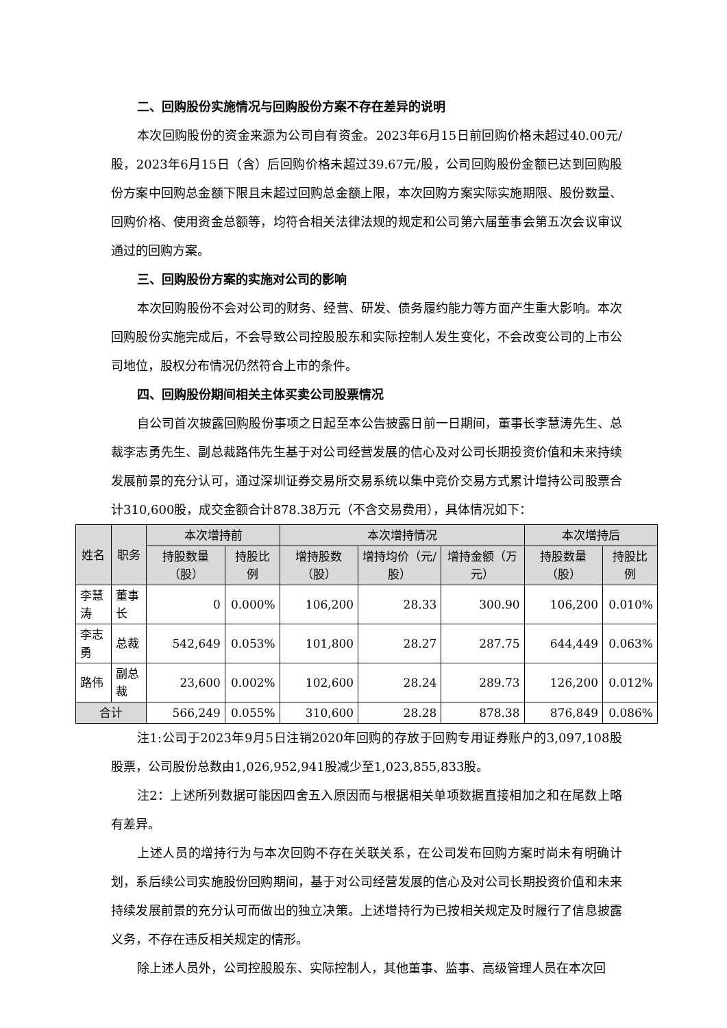二、回购股份实施情况与回购股份方案不存在差异的说明
本次回购股份的资金来源为公司自有资金。2023年6月15日前回购价格未超过40.00元/股，2023年6月15日（含）后回购价格未超过39.67元/股，公司回购股份金额已达到回购股份方案中回购总金额下限且未超过回购总金额上限，本次回购方案实际实施期限、股份数量、回购价格、使用资金总额等，均符合相关法律法规的规定和公司第六届董事会第五次会议审议通过的回购方案。
三、回购股份方案的实施对公司的影响
本次回购股份不会对公司的财务、经营、研发、债务履约能力等方面产生重大影响。本次回购股份实施完成后，不会导致公司控股股东和实际控制人发生变化，不会改变公司的上市公司地位，股权分布情况仍然符合上市的条件。
四、回购股份期间相关主体买卖公司股票情况
自公司首次披露回购股份事项之日起至本公告披露日前一日期间，董事长李慧涛先生、总裁李志勇先生、副总裁路伟先生基于对公司经营发展的信心及对公司长期投资价值和未来持续发展前景的充分认可，通过深圳证券交易所交易系统以集中竞价交易方式累计增持公司股票合计310,600股，成交金额合计878.38万元（不含交易费用），具体情况如下：
| 姓名 | 职务 | 本次增持前 | | 本次增持情况 | | | 本次增持后 | |
| --- | --- | --- | --- | --- | --- | --- | --- | --- |
| | | 持股数量（股） | 持股比例 | 增持股数（股） | 增持均价（元/股） | 增持金额（万元） | 持股数量（股） | 持股比例 |
| 李慧涛 | 董事长 | 0 | 0.000% | 106,200 | 28.33 | 300.90 | 106,200 | 0.010% |
| 李志勇 | 总裁 | 542,649 | 0.053% | 101,800 | 28.27 | 287.75 | 644,449 | 0.063% |
| 路伟 | 副总裁 | 23,600 | 0.002% | 102,600 | 28.24 | 289.73 | 126,200 | 0.012% |
| 合计 | | 566,249 | 0.055% | 310,600 | 28.28 | 878.38 | 876,849 | 0.086% |
注1:公司于2023年9月5日注销2020年回购的存放于回购专用证券账户的3,097,108股股票，公司股份总数由1,026,952,941股减少至1,023,855,833股。
注2：上述所列数据可能因四舍五入原因而与根据相关单项数据直接相加之和在尾数上略有差异。
上述人员的增持行为与本次回购不存在关联关系，在公司发布回购方案时尚未有明确计划，系后续公司实施股份回购期间，基于对公司经营发展的信心及对公司长期投资价值和未来持续发展前景的充分认可而做出的独立决策。上述增持行为已按相关规定及时履行了信息披露义务，不存在违反相关规定的情形。
除上述人员外，公司控股股东、实际控制人，其他董事、监事、高级管理人员在本次回